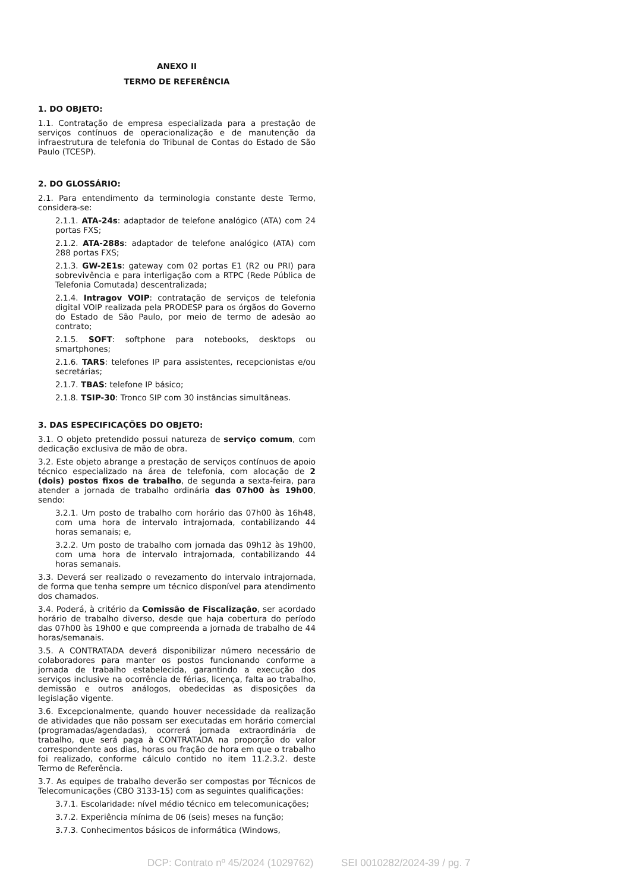ANEXO II
TERMO DE REFERÊNCIA
1. DO OBJETO:
1.1. Contratação de empresa especializada para a prestação de serviços contínuos de operacionalização e de manutenção da infraestrutura de telefonia do Tribunal de Contas do Estado de São Paulo (TCESP).
2. DO GLOSSÁRIO:
2.1. Para entendimento da terminologia constante deste Termo, considera-se:
2.1.1. ATA-24s: adaptador de telefone analógico (ATA) com 24 portas FXS;
2.1.2. ATA-288s: adaptador de telefone analógico (ATA) com 288 portas FXS;
2.1.3. GW-2E1s: gateway com 02 portas E1 (R2 ou PRI) para sobrevivência e para interligação com a RTPC (Rede Pública de Telefonia Comutada) descentralizada;
2.1.4. Intragov VOIP: contratação de serviços de telefonia digital VOIP realizada pela PRODESP para os órgãos do Governo do Estado de São Paulo, por meio de termo de adesão ao contrato;
2.1.5. SOFT: softphone para notebooks, desktops ou smartphones;
2.1.6. TARS: telefones IP para assistentes, recepcionistas e/ou secretárias;
2.1.7. TBAS: telefone IP básico;
2.1.8. TSIP-30: Tronco SIP com 30 instâncias simultâneas.
3. DAS ESPECIFICAÇÕES DO OBJETO:
3.1. O objeto pretendido possui natureza de serviço comum, com dedicação exclusiva de mão de obra.
3.2. Este objeto abrange a prestação de serviços contínuos de apoio técnico especializado na área de telefonia, com alocação de 2 (dois) postos fixos de trabalho, de segunda a sexta-feira, para atender a jornada de trabalho ordinária das 07h00 às 19h00, sendo:
3.2.1. Um posto de trabalho com horário das 07h00 às 16h48, com uma hora de intervalo intrajornada, contabilizando 44 horas semanais; e,
3.2.2. Um posto de trabalho com jornada das 09h12 às 19h00, com uma hora de intervalo intrajornada, contabilizando 44 horas semanais.
3.3. Deverá ser realizado o revezamento do intervalo intrajornada, de forma que tenha sempre um técnico disponível para atendimento dos chamados.
3.4. Poderá, à critério da Comissão de Fiscalização, ser acordado horário de trabalho diverso, desde que haja cobertura do período das 07h00 às 19h00 e que compreenda a jornada de trabalho de 44 horas/semanais.
3.5. A CONTRATADA deverá disponibilizar número necessário de colaboradores para manter os postos funcionando conforme a jornada de trabalho estabelecida, garantindo a execução dos serviços inclusive na ocorrência de férias, licença, falta ao trabalho, demissão e outros análogos, obedecidas as disposições da legislação vigente.
3.6. Excepcionalmente, quando houver necessidade da realização de atividades que não possam ser executadas em horário comercial (programadas/agendadas), ocorrerá jornada extraordinária de trabalho, que será paga à CONTRATADA na proporção do valor correspondente aos dias, horas ou fração de hora em que o trabalho foi realizado, conforme cálculo contido no item 11.2.3.2. deste Termo de Referência.
3.7. As equipes de trabalho deverão ser compostas por Técnicos de Telecomunicações (CBO 3133-15) com as seguintes qualificações:
3.7.1. Escolaridade: nível médio técnico em telecomunicações;
3.7.2. Experiência mínima de 06 (seis) meses na função;
3.7.3. Conhecimentos básicos de informática (Windows,
DCP: Contrato nº 45/2024 (1029762) SEI 0010282/2024-39 / pg. 7